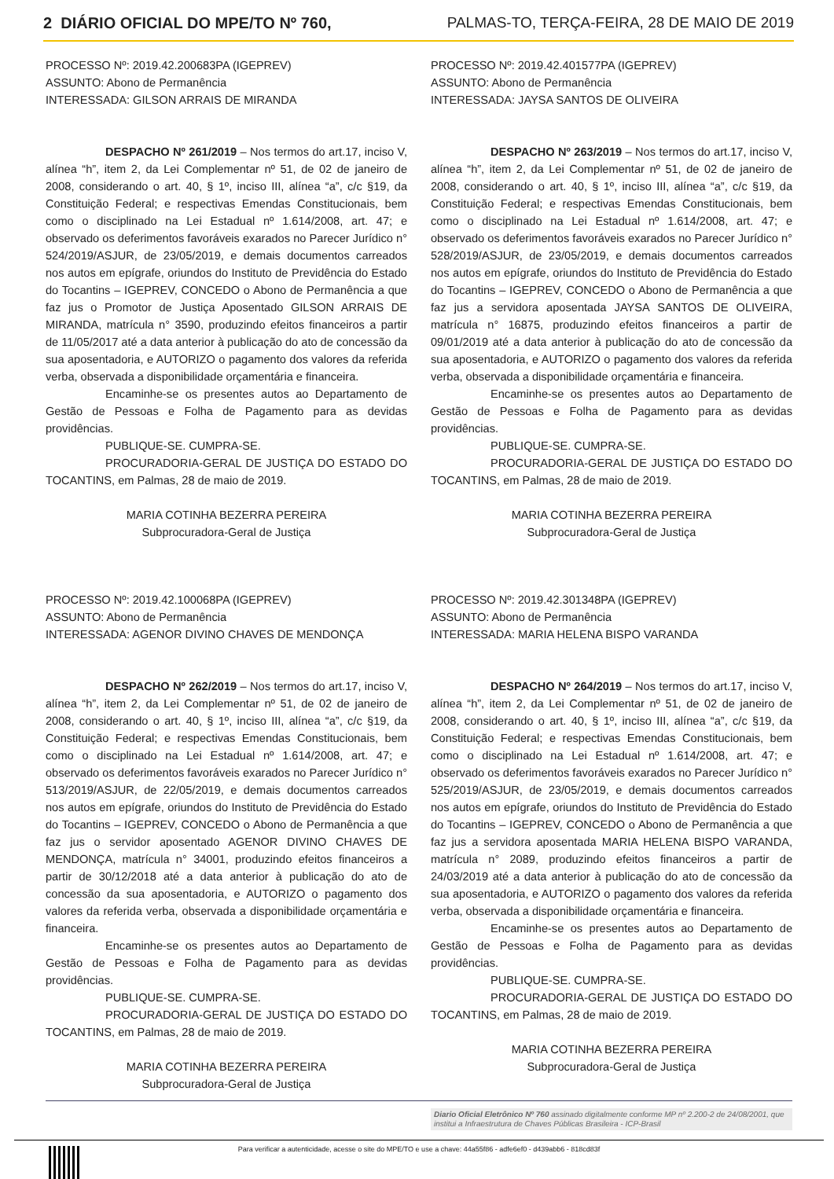2 DIÁRIO OFICIAL DO MPE/TO Nº 760, PALMAS-TO, TERÇA-FEIRA, 28 DE MAIO DE 2019
PROCESSO Nº: 2019.42.200683PA (IGEPREV)
ASSUNTO: Abono de Permanência
INTERESSADA: GILSON ARRAIS DE MIRANDA
DESPACHO Nº 261/2019 – Nos termos do art.17, inciso V, alínea “h”, item 2, da Lei Complementar nº 51, de 02 de janeiro de 2008, considerando o art. 40, § 1º, inciso III, alínea “a”, c/c §19, da Constituição Federal; e respectivas Emendas Constitucionais, bem como o disciplinado na Lei Estadual nº 1.614/2008, art. 47; e observado os deferimentos favoráveis exarados no Parecer Jurídico n° 524/2019/ASJUR, de 23/05/2019, e demais documentos carreados nos autos em epígrafe, oriundos do Instituto de Previdência do Estado do Tocantins – IGEPREV, CONCEDO o Abono de Permanência a que faz jus o Promotor de Justiça Aposentado GILSON ARRAIS DE MIRANDA, matrícula n° 3590, produzindo efeitos financeiros a partir de 11/05/2017 até a data anterior à publicação do ato de concessão da sua aposentadoria, e AUTORIZO o pagamento dos valores da referida verba, observada a disponibilidade orçamentária e financeira.
Encaminhe-se os presentes autos ao Departamento de Gestão de Pessoas e Folha de Pagamento para as devidas providências.
PUBLIQUE-SE. CUMPRA-SE.
PROCURADORIA-GERAL DE JUSTIÇA DO ESTADO DO TOCANTINS, em Palmas, 28 de maio de 2019.
MARIA COTINHA BEZERRA PEREIRA
Subprocuradora-Geral de Justiça
PROCESSO Nº: 2019.42.100068PA (IGEPREV)
ASSUNTO: Abono de Permanência
INTERESSADA: AGENOR DIVINO CHAVES DE MENDONÇA
DESPACHO Nº 262/2019 – Nos termos do art.17, inciso V, alínea “h”, item 2, da Lei Complementar nº 51, de 02 de janeiro de 2008, considerando o art. 40, § 1º, inciso III, alínea “a”, c/c §19, da Constituição Federal; e respectivas Emendas Constitucionais, bem como o disciplinado na Lei Estadual nº 1.614/2008, art. 47; e observado os deferimentos favoráveis exarados no Parecer Jurídico n° 513/2019/ASJUR, de 22/05/2019, e demais documentos carreados nos autos em epígrafe, oriundos do Instituto de Previdência do Estado do Tocantins – IGEPREV, CONCEDO o Abono de Permanência a que faz jus o servidor aposentado AGENOR DIVINO CHAVES DE MENDONÇA, matrícula n° 34001, produzindo efeitos financeiros a partir de 30/12/2018 até a data anterior à publicação do ato de concessão da sua aposentadoria, e AUTORIZO o pagamento dos valores da referida verba, observada a disponibilidade orçamentária e financeira.
Encaminhe-se os presentes autos ao Departamento de Gestão de Pessoas e Folha de Pagamento para as devidas providências.
PUBLIQUE-SE. CUMPRA-SE.
PROCURADORIA-GERAL DE JUSTIÇA DO ESTADO DO TOCANTINS, em Palmas, 28 de maio de 2019.
MARIA COTINHA BEZERRA PEREIRA
Subprocuradora-Geral de Justiça
PROCESSO Nº: 2019.42.401577PA (IGEPREV)
ASSUNTO: Abono de Permanência
INTERESSADA: JAYSA SANTOS DE OLIVEIRA
DESPACHO Nº 263/2019 – Nos termos do art.17, inciso V, alínea “h”, item 2, da Lei Complementar nº 51, de 02 de janeiro de 2008, considerando o art. 40, § 1º, inciso III, alínea “a”, c/c §19, da Constituição Federal; e respectivas Emendas Constitucionais, bem como o disciplinado na Lei Estadual nº 1.614/2008, art. 47; e observado os deferimentos favoráveis exarados no Parecer Jurídico n° 528/2019/ASJUR, de 23/05/2019, e demais documentos carreados nos autos em epígrafe, oriundos do Instituto de Previdência do Estado do Tocantins – IGEPREV, CONCEDO o Abono de Permanência a que faz jus a servidora aposentada JAYSA SANTOS DE OLIVEIRA, matrícula n° 16875, produzindo efeitos financeiros a partir de 09/01/2019 até a data anterior à publicação do ato de concessão da sua aposentadoria, e AUTORIZO o pagamento dos valores da referida verba, observada a disponibilidade orçamentária e financeira.
Encaminhe-se os presentes autos ao Departamento de Gestão de Pessoas e Folha de Pagamento para as devidas providências.
PUBLIQUE-SE. CUMPRA-SE.
PROCURADORIA-GERAL DE JUSTIÇA DO ESTADO DO TOCANTINS, em Palmas, 28 de maio de 2019.
MARIA COTINHA BEZERRA PEREIRA
Subprocuradora-Geral de Justiça
PROCESSO Nº: 2019.42.301348PA (IGEPREV)
ASSUNTO: Abono de Permanência
INTERESSADA: MARIA HELENA BISPO VARANDA
DESPACHO Nº 264/2019 – Nos termos do art.17, inciso V, alínea “h”, item 2, da Lei Complementar nº 51, de 02 de janeiro de 2008, considerando o art. 40, § 1º, inciso III, alínea “a”, c/c §19, da Constituição Federal; e respectivas Emendas Constitucionais, bem como o disciplinado na Lei Estadual nº 1.614/2008, art. 47; e observado os deferimentos favoráveis exarados no Parecer Jurídico n° 525/2019/ASJUR, de 23/05/2019, e demais documentos carreados nos autos em epígrafe, oriundos do Instituto de Previdência do Estado do Tocantins – IGEPREV, CONCEDO o Abono de Permanência a que faz jus a servidora aposentada MARIA HELENA BISPO VARANDA, matrícula n° 2089, produzindo efeitos financeiros a partir de 24/03/2019 até a data anterior à publicação do ato de concessão da sua aposentadoria, e AUTORIZO o pagamento dos valores da referida verba, observada a disponibilidade orçamentária e financeira.
Encaminhe-se os presentes autos ao Departamento de Gestão de Pessoas e Folha de Pagamento para as devidas providências.
PUBLIQUE-SE. CUMPRA-SE.
PROCURADORIA-GERAL DE JUSTIÇA DO ESTADO DO TOCANTINS, em Palmas, 28 de maio de 2019.
MARIA COTINHA BEZERRA PEREIRA
Subprocuradora-Geral de Justiça
Diario Oficial Eletrônico Nº 760 assinado digitalmente conforme MP nº 2.200-2 de 24/08/2001, que institui a Infraestrutura de Chaves Públicas Brasileira - ICP-Brasil
Para verificar a autenticidade, acesse o site do MPE/TO e use a chave: 44a55f86 - adfe6ef0 - d439abb6 - 818cd83f